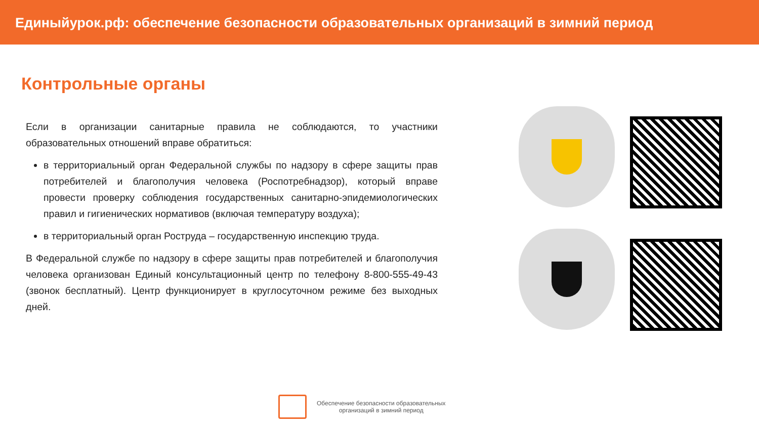Единыйурок.рф: обеспечение безопасности образовательных организаций в зимний период
Контрольные органы
Если в организации санитарные правила не соблюдаются, то участники образовательных отношений вправе обратиться:
в территориальный орган Федеральной службы по надзору в сфере защиты прав потребителей и благополучия человека (Роспотребнадзор), который вправе провести проверку соблюдения государственных санитарно-эпидемиологических правил и гигиенических нормативов (включая температуру воздуха);
в территориальный орган Роструда – государственную инспекцию труда.
В Федеральной службе по надзору в сфере защиты прав потребителей и благополучия человека организован Единый консультационный центр по телефону 8-800-555-49-43 (звонок бесплатный). Центр функционирует в круглосуточном режиме без выходных дней.
Обеспечение безопасности образовательных
организаций в зимний период